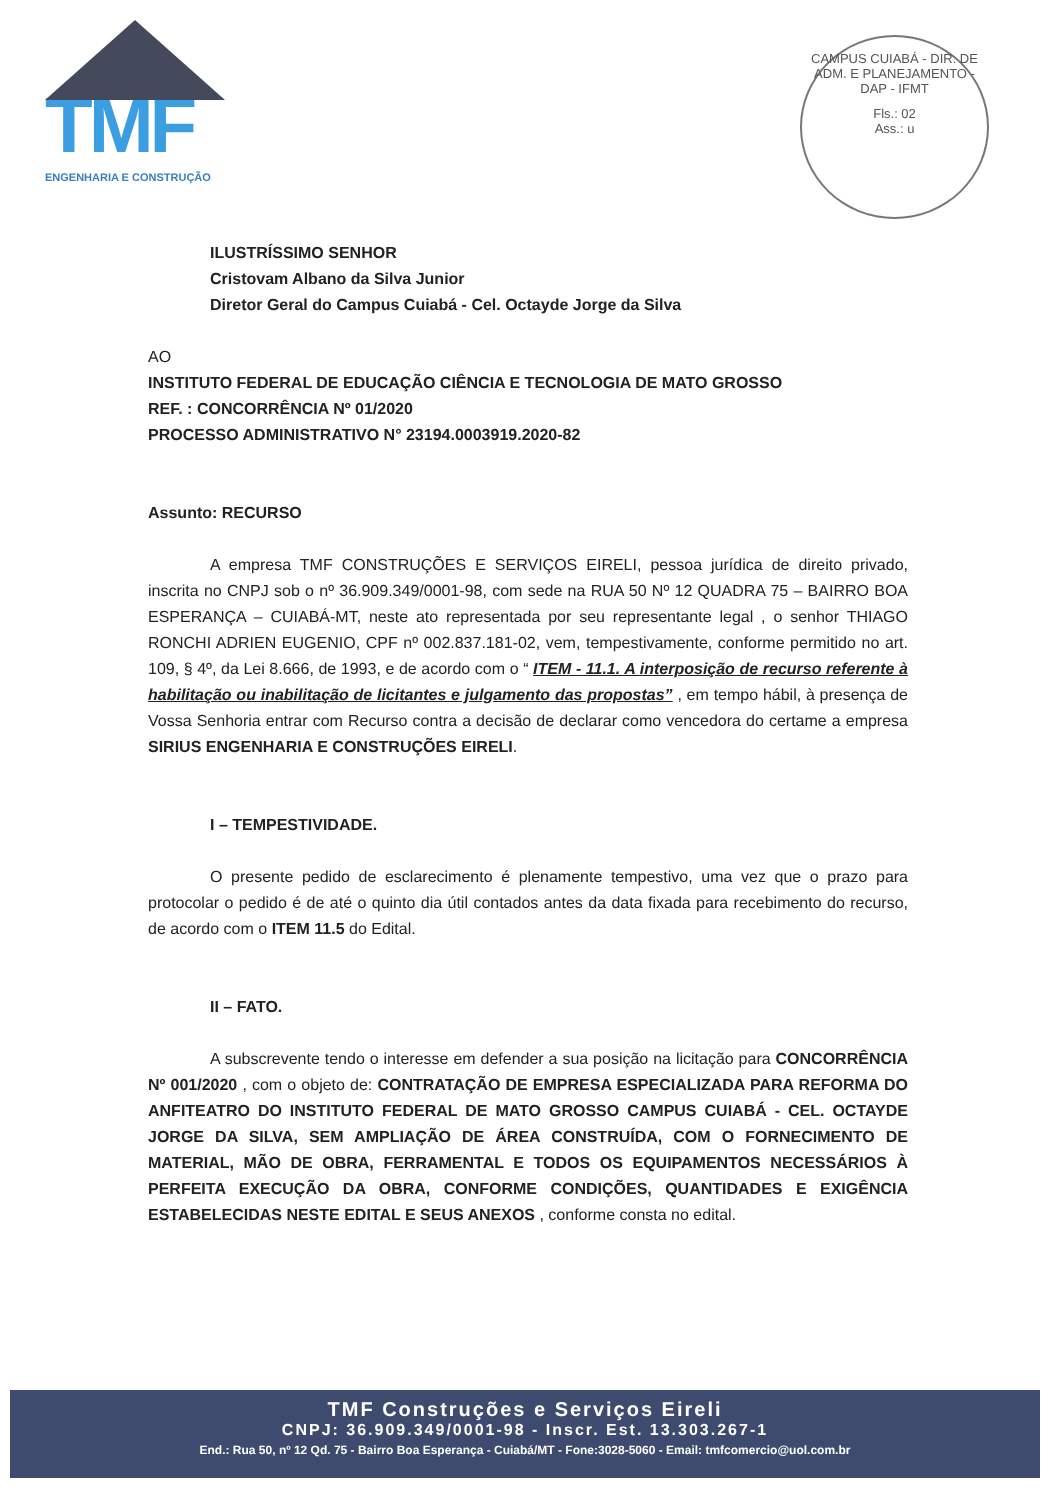TMF
ENGENHARIA E CONSTRUÇÃO
CAMPUS CUIABÁ - DIR. DE ADM. E PLANEJAMENTO - DAP - IFMT
Fls.: 02
Ass.: u
ILUSTRÍSSIMO SENHOR
Cristovam Albano da Silva Junior
Diretor Geral do Campus Cuiabá - Cel. Octayde Jorge da Silva
AO
INSTITUTO FEDERAL DE EDUCAÇÃO CIÊNCIA E TECNOLOGIA DE MATO GROSSO
REF. : CONCORRÊNCIA Nº 01/2020
PROCESSO ADMINISTRATIVO N° 23194.0003919.2020-82
Assunto: RECURSO
A empresa TMF CONSTRUÇÕES E SERVIÇOS EIRELI, pessoa jurídica de direito privado, inscrita no CNPJ sob o nº 36.909.349/0001-98, com sede na RUA 50 Nº 12 QUADRA 75 – BAIRRO BOA ESPERANÇA – CUIABÁ-MT, neste ato representada por seu representante legal , o senhor THIAGO RONCHI ADRIEN EUGENIO, CPF nº 002.837.181-02, vem, tempestivamente, conforme permitido no art. 109, § 4º, da Lei 8.666, de 1993, e de acordo com o “ ITEM - 11.1. A interposição de recurso referente à habilitação ou inabilitação de licitantes e julgamento das propostas” , em tempo hábil, à presença de Vossa Senhoria entrar com Recurso contra a decisão de declarar como vencedora do certame a empresa SIRIUS ENGENHARIA E CONSTRUÇÕES EIRELI.
I – TEMPESTIVIDADE.
O presente pedido de esclarecimento é plenamente tempestivo, uma vez que o prazo para protocolar o pedido é de até o quinto dia útil contados antes da data fixada para recebimento do recurso, de acordo com o ITEM 11.5 do Edital.
II – FATO.
A subscrevente tendo o interesse em defender a sua posição na licitação para CONCORRÊNCIA Nº 001/2020 , com o objeto de: CONTRATAÇÃO DE EMPRESA ESPECIALIZADA PARA REFORMA DO ANFITEATRO DO INSTITUTO FEDERAL DE MATO GROSSO CAMPUS CUIABÁ - CEL. OCTAYDE JORGE DA SILVA, SEM AMPLIAÇÃO DE ÁREA CONSTRUÍDA, COM O FORNECIMENTO DE MATERIAL, MÃO DE OBRA, FERRAMENTAL E TODOS OS EQUIPAMENTOS NECESSÁRIOS À PERFEITA EXECUÇÃO DA OBRA, CONFORME CONDIÇÕES, QUANTIDADES E EXIGÊNCIA ESTABELECIDAS NESTE EDITAL E SEUS ANEXOS , conforme consta no edital.
TMF Construções e Serviços Eireli
CNPJ: 36.909.349/0001-98 - Inscr. Est. 13.303.267-1
End.: Rua 50, nº 12 Qd. 75 - Bairro Boa Esperança - Cuiabá/MT - Fone:3028-5060 - Email: tmfcomercio@uol.com.br